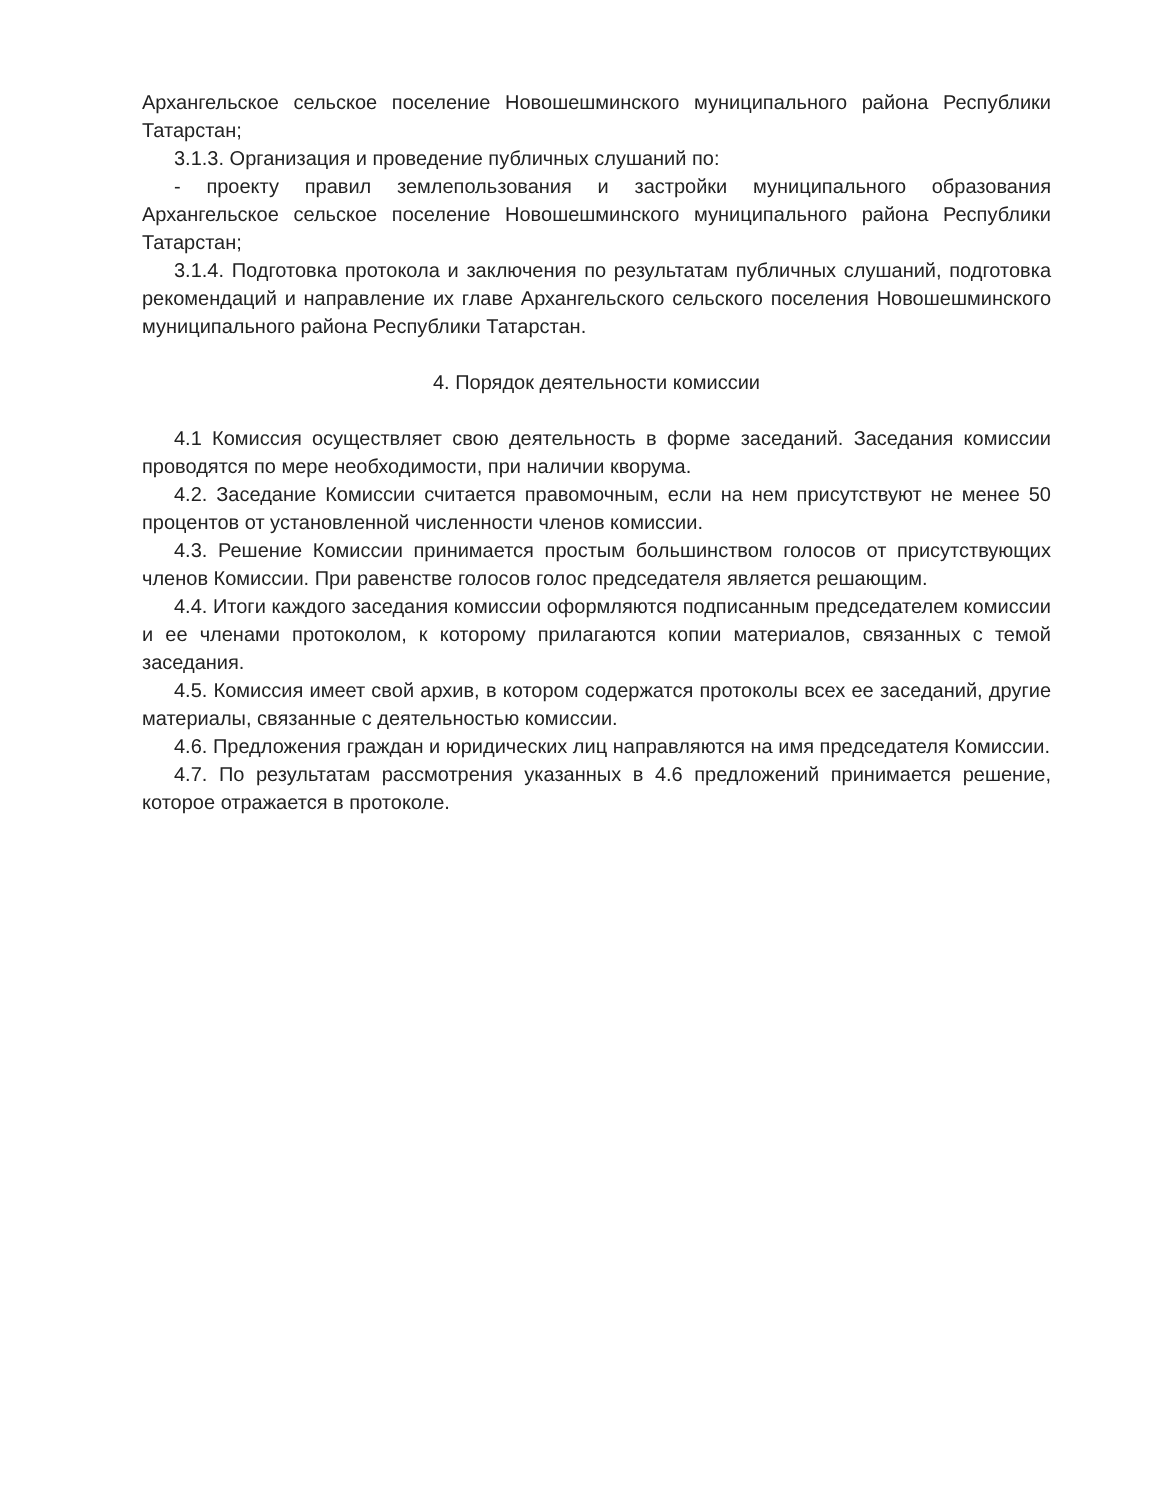Архангельское сельское поселение Новошешминского муниципального района Республики Татарстан;
3.1.3. Организация и проведение публичных слушаний по:
- проекту правил землепользования и застройки муниципального образования Архангельское сельское поселение Новошешминского муниципального района Республики Татарстан;
3.1.4. Подготовка протокола и заключения по результатам публичных слушаний, подготовка рекомендаций и направление их главе Архангельского сельского поселения Новошешминского муниципального района Республики Татарстан.
4. Порядок деятельности комиссии
4.1 Комиссия осуществляет свою деятельность в форме заседаний. Заседания комиссии проводятся по мере необходимости, при наличии кворума.
4.2. Заседание Комиссии считается правомочным, если на нем присутствуют не менее 50 процентов от установленной численности членов комиссии.
4.3. Решение Комиссии принимается простым большинством голосов от присутствующих членов Комиссии. При равенстве голосов голос председателя является решающим.
4.4. Итоги каждого заседания комиссии оформляются подписанным председателем комиссии и ее членами протоколом, к которому прилагаются копии материалов, связанных с темой заседания.
4.5. Комиссия имеет свой архив, в котором содержатся протоколы всех ее заседаний, другие материалы, связанные с деятельностью комиссии.
4.6. Предложения граждан и юридических лиц направляются на имя председателя Комиссии.
4.7. По результатам рассмотрения указанных в 4.6 предложений принимается решение, которое отражается в протоколе.